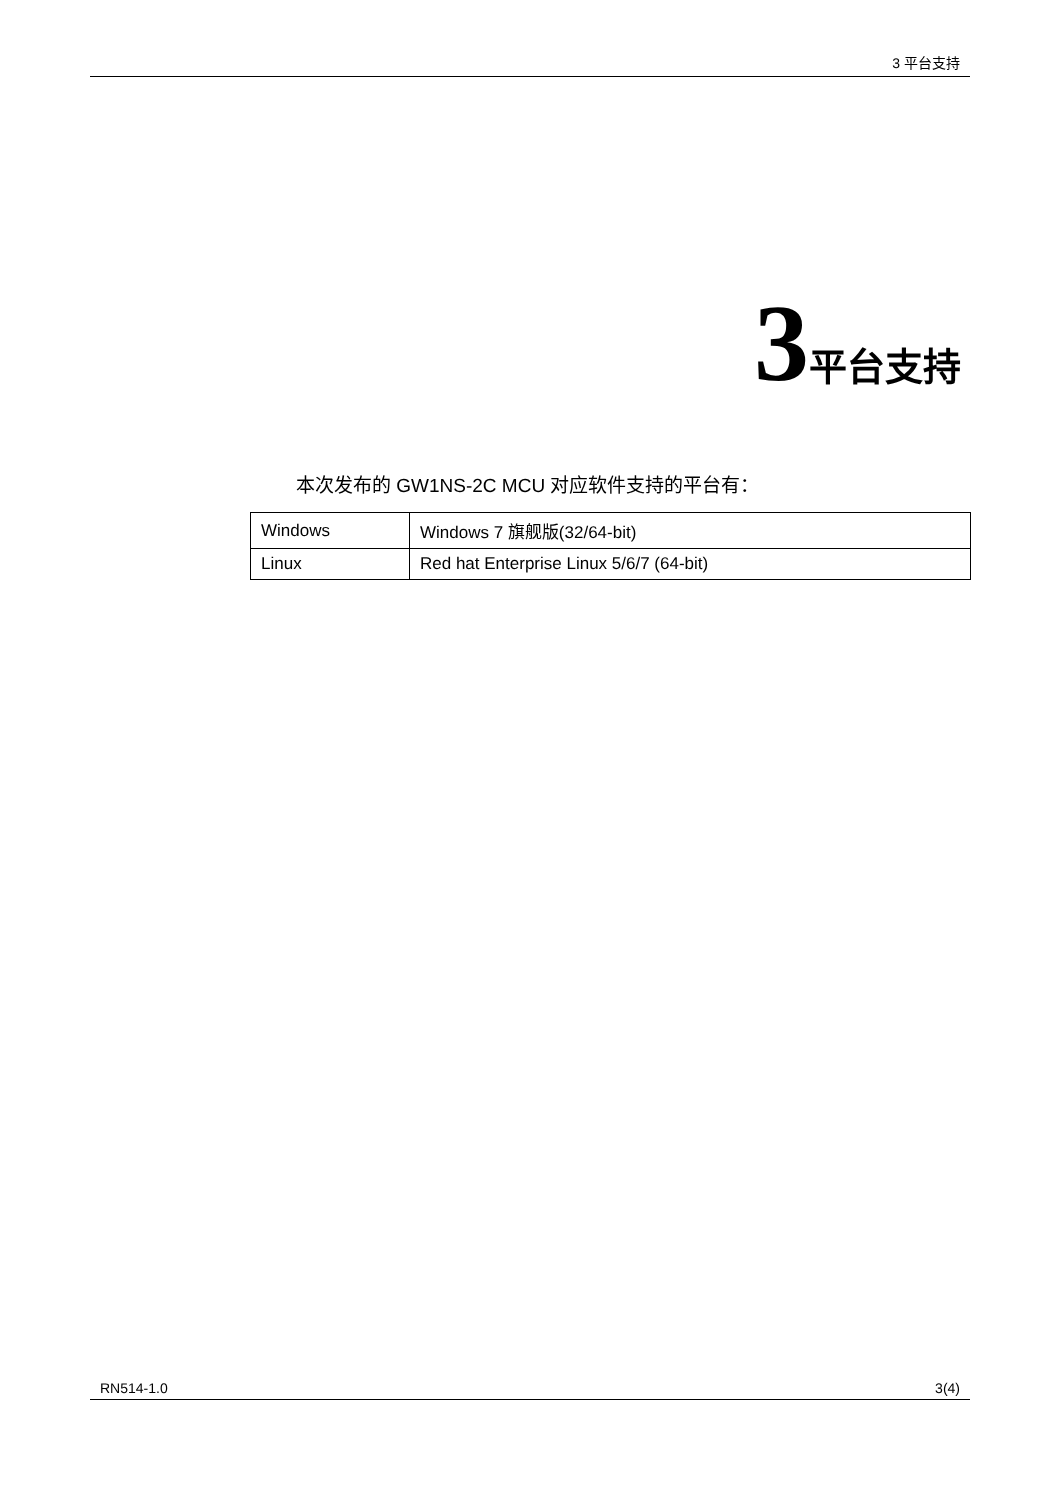3 平台支持
3 平台支持
本次发布的 GW1NS-2C MCU 对应软件支持的平台有：
| Windows | Windows 7 旗舰版(32/64-bit) |
| Linux | Red hat Enterprise Linux 5/6/7 (64-bit) |
RN514-1.0 3(4)